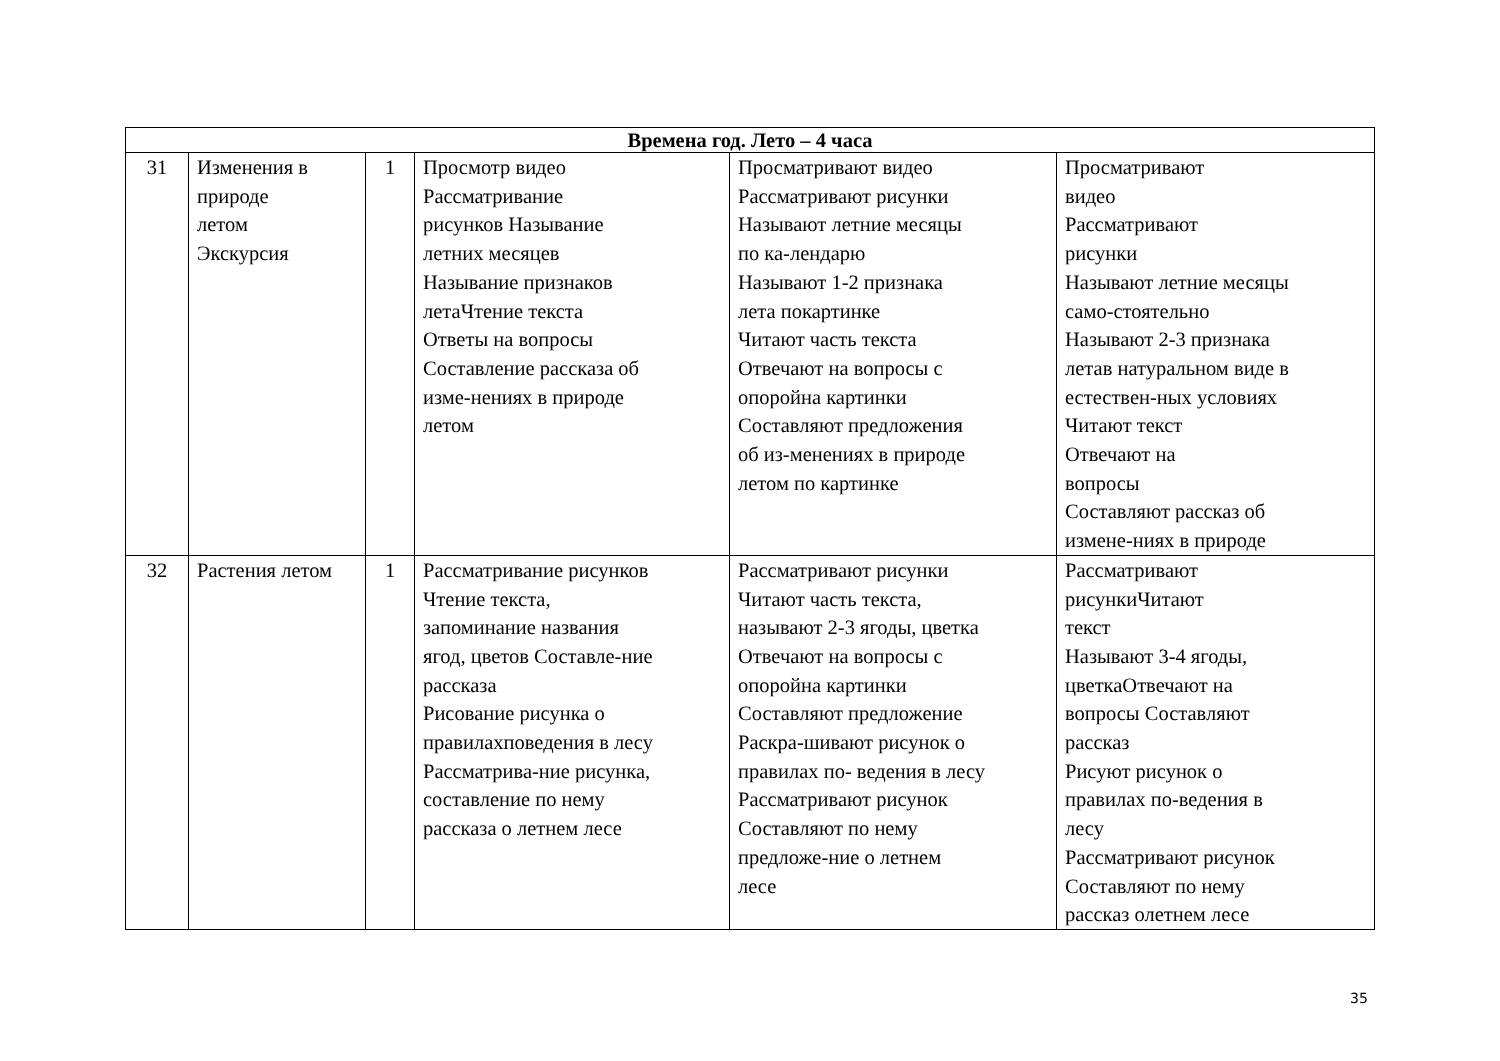| Времена год. Лето – 4 часа | | | | | |
| --- | --- | --- | --- | --- | --- |
| 31 | Изменения в природе летом Экскурсия | 1 | Просмотр видео Рассматривание рисунков Называние летних месяцев Называние признаков летаЧтение текста Ответы на вопросы Составление рассказа об изме-нениях в природе летом | Просматривают видео Рассматривают рисунки Называют летние месяцы по ка-лендарю Называют 1-2 признака лета покартинке Читают часть текста Отвечают на вопросы с опоройна картинки Составляют предложения об из-менениях в природе летом по картинке | Просматривают видео Рассматривают рисунки Называют летние месяцы само-стоятельно Называют 2-3 признака летав натуральном виде в естествен-ных условиях Читают текст Отвечают на вопросы Составляют рассказ об измене-ниях в природе |
| 32 | Растения летом | 1 | Рассматривание рисунков Чтение текста, запоминание названия ягод, цветов Составле-ние рассказа Рисование рисунка о правилахповедения в лесу Рассматрива-ние рисунка, составление по нему рассказа о летнем лесе | Рассматривают рисунки Читают часть текста, называют 2-3 ягоды, цветка Отвечают на вопросы с опоройна картинки Составляют предложение Раскра-шивают рисунок о правилах по- ведения в лесу Рассматривают рисунок Составляют по нему предложе-ние о летнем лесе | Рассматривают рисункиЧитают текст Называют 3-4 ягоды, цветкаОтвечают на вопросы Составляют рассказ Рисуют рисунок о правилах по-ведения в лесу Рассматривают рисунок Составляют по нему рассказ олетнем лесе |
35